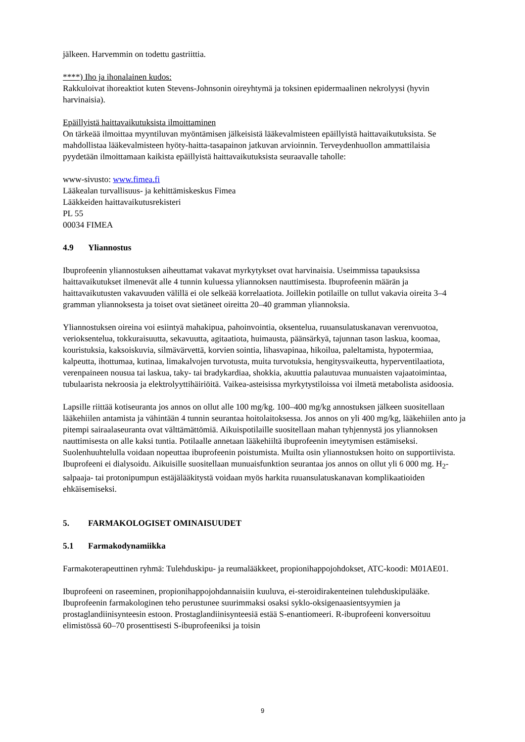jälkeen. Harvemmin on todettu gastriittia.
****) Iho ja ihonalainen kudos:
Rakkuloivat ihoreaktiot kuten Stevens-Johnsonin oireyhtymä ja toksinen epidermaalinen nekrolyysi (hyvin harvinaisia).
Epäillyistä haittavaikutuksista ilmoittaminen
On tärkeää ilmoittaa myyntiluvan myöntämisen jälkeisistä lääkevalmisteen epäillyistä haittavaikutuksista. Se mahdollistaa lääkevalmisteen hyöty-haitta-tasapainon jatkuvan arvioinnin. Terveydenhuollon ammattilaisia pyydetään ilmoittamaan kaikista epäillyistä haittavaikutuksista seuraavalle taholle:
www-sivusto: www.fimea.fi
Lääkealan turvallisuus- ja kehittämiskeskus Fimea
Lääkkeiden haittavaikutusrekisteri
PL 55
00034 FIMEA
4.9 Yliannostus
Ibuprofeenin yliannostuksen aiheuttamat vakavat myrkytykset ovat harvinaisia. Useimmissa tapauksissa haittavaikutukset ilmenevät alle 4 tunnin kuluessa yliannoksen nauttimisesta. Ibuprofeenin määrän ja haittavaikutusten vakavuuden välillä ei ole selkeää korrelaatiota. Joillekin potilaille on tullut vakavia oireita 3–4 gramman yliannoksesta ja toiset ovat sietäneet oireitta 20–40 gramman yliannoksia.
Yliannostuksen oireina voi esiintyä mahakipua, pahoinvointia, oksentelua, ruuansulatuskanavan verenvuotoa, verioksentelua, tokkuraisuutta, sekavuutta, agitaatiota, huimausta, päänsärkyä, tajunnan tason laskua, koomaa, kouristuksia, kaksoiskuvia, silmävärvettä, korvien sointia, lihasvapinaa, hikoilua, paleltamista, hypotermiaa, kalpeutta, ihottumaa, kutinaa, limakalvojen turvotusta, muita turvotuksia, hengitysvaikeutta, hyperventilaatiota, verenpaineen nousua tai laskua, taky- tai bradykardiaa, shokkia, akuuttia palautuvaa munuaisten vajaatoimintaa, tubulaarista nekroosia ja elektrolyyttihäiriöitä. Vaikea-asteisissa myrkytystiloissa voi ilmetä metabolista asidoosia.
Lapsille riittää kotiseuranta jos annos on ollut alle 100 mg/kg. 100–400 mg/kg annostuksen jälkeen suositellaan lääkehiilen antamista ja vähintään 4 tunnin seurantaa hoitolaitoksessa. Jos annos on yli 400 mg/kg, lääkehiilen anto ja pitempi sairaalaseuranta ovat välttämättömiä. Aikuispotilaille suositellaan mahan tyhjennystä jos yliannoksen nauttimisesta on alle kaksi tuntia. Potilaalle annetaan lääkehiiltä ibuprofeenin imeytymisen estämiseksi. Suolenhuuhtelulla voidaan nopeuttaa ibuprofeenin poistumista. Muilta osin yliannostuksen hoito on supportiivista. Ibuprofeeni ei dialysoidu. Aikuisille suositellaan munuaisfunktion seurantaa jos annos on ollut yli 6 000 mg. H<sub>2</sub>-salpaaja- tai protonipumpun estäjälääkitystä voidaan myös harkita ruuansulatuskanavan komplikaatioiden ehkäisemiseksi.
5. FARMAKOLOGISET OMINAISUUDET
5.1 Farmakodynamiikka
Farmakoterapeuttinen ryhmä: Tulehduskipu- ja reumalääkkeet, propionihappojohdokset, ATC-koodi: M01AE01.
Ibuprofeeni on raseeminen, propionihappojohdannaisiin kuuluva, ei-steroidirakenteinen tulehduskipulääke. Ibuprofeenin farmakologinen teho perustunee suurimmaksi osaksi syklo-oksigenaasientsyymien ja prostaglandiinisynteesin estoon. Prostaglandiinisynteesiä estää S-enantiomeeri. R-ibuprofeeni konversoituu elimistössä 60–70 prosenttisesti S-ibuprofeeniksi ja toisin
9